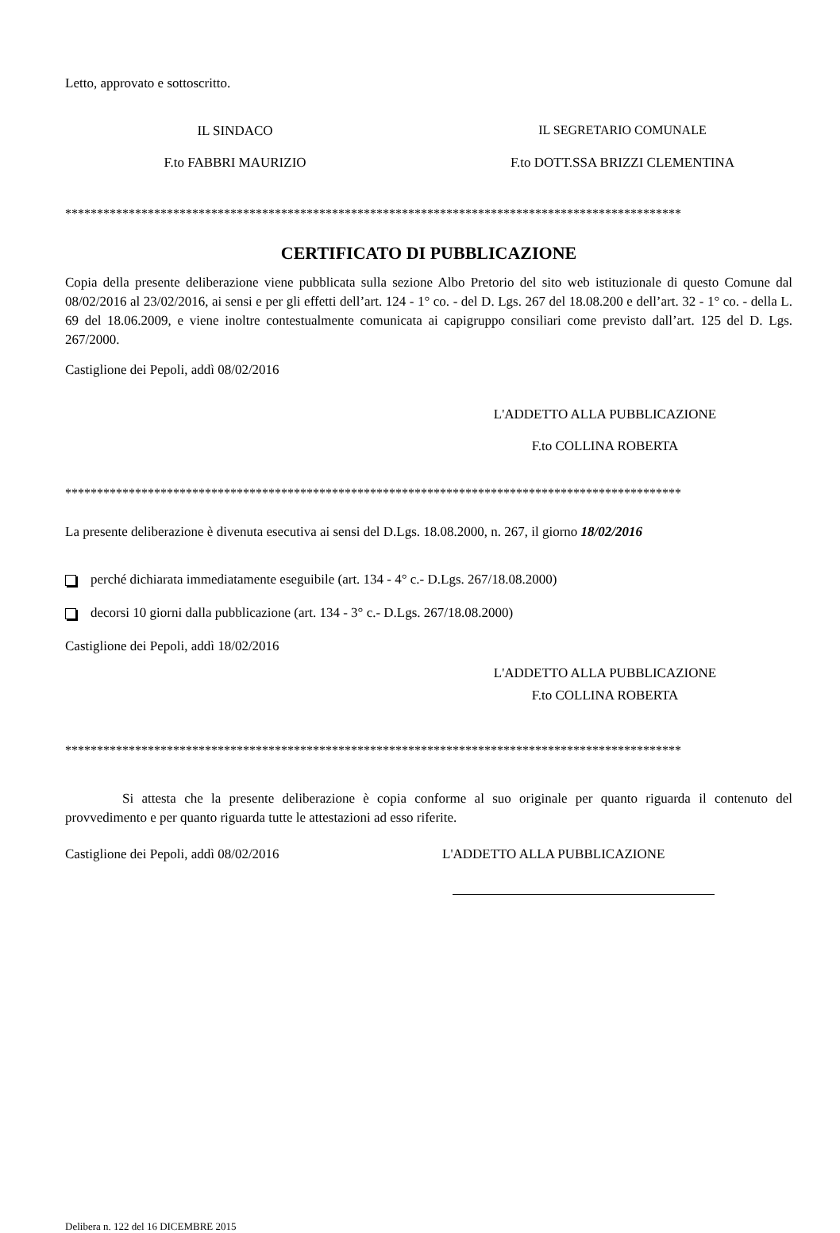Letto, approvato e sottoscritto.
IL SINDACO IL SEGRETARIO COMUNALE
F.to FABBRI MAURIZIO F.to DOTT.SSA BRIZZI CLEMENTINA
*************************************************************************************************
CERTIFICATO DI PUBBLICAZIONE
Copia della presente deliberazione viene pubblicata sulla sezione Albo Pretorio del sito web istituzionale di questo Comune dal 08/02/2016 al 23/02/2016, ai sensi e per gli effetti dell’art. 124 - 1° co. - del D. Lgs. 267 del 18.08.200 e dell’art. 32 - 1° co. - della L. 69 del 18.06.2009, e viene inoltre contestualmente comunicata ai capigruppo consiliari come previsto dall’art. 125 del D. Lgs. 267/2000.
Castiglione dei Pepoli, addì 08/02/2016
L'ADDETTO ALLA PUBBLICAZIONE
F.to COLLINA ROBERTA
*************************************************************************************************
La presente deliberazione è divenuta esecutiva ai sensi del D.Lgs. 18.08.2000, n. 267, il giorno 18/02/2016
perché dichiarata immediatamente eseguibile (art. 134 - 4° c.- D.Lgs. 267/18.08.2000)
decorsi 10 giorni dalla pubblicazione (art. 134 - 3° c.- D.Lgs. 267/18.08.2000)
Castiglione dei Pepoli, addì 18/02/2016
L'ADDETTO ALLA PUBBLICAZIONE
F.to COLLINA ROBERTA
*************************************************************************************************
Si attesta che la presente deliberazione è copia conforme al suo originale per quanto riguarda il contenuto del provvedimento e per quanto riguarda tutte le attestazioni ad esso riferite.
Castiglione dei Pepoli, addì 08/02/2016 L'ADDETTO ALLA PUBBLICAZIONE
Delibera n. 122 del 16 DICEMBRE 2015